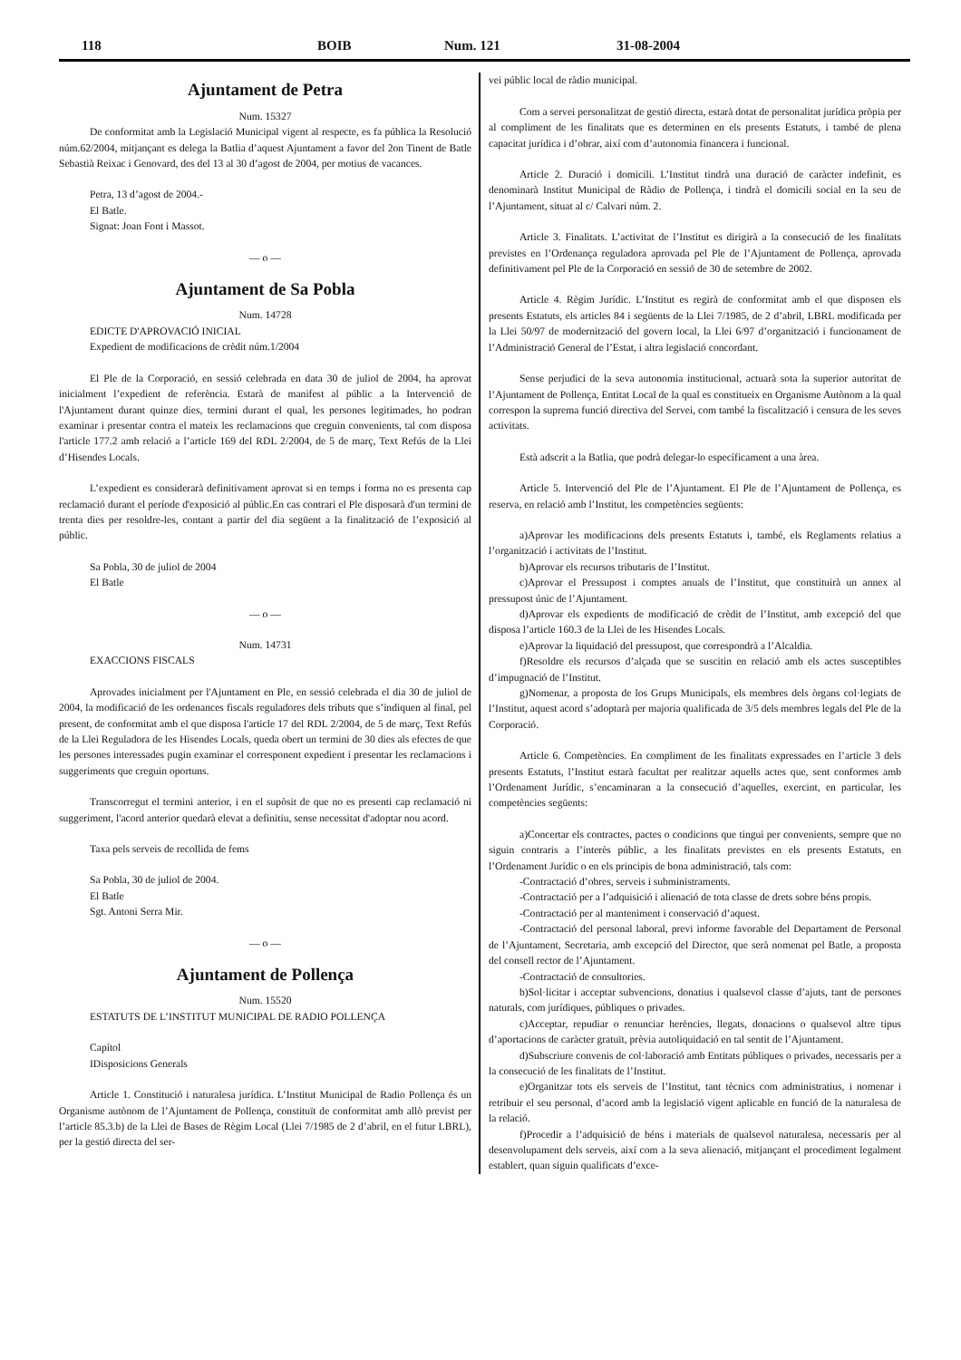118 BOIB Num. 121 31-08-2004
Ajuntament de Petra
Num. 15327
De conformitat amb la Legislació Municipal vigent al respecte, es fa pública la Resolució núm.62/2004, mitjançant es delega la Batlia d’aquest Ajuntament a favor del 2on Tinent de Batle Sebastià Reixac i Genovard, des del 13 al 30 d’agost de 2004, per motius de vacances.
Petra, 13 d’agost de 2004.-
El Batle.
Signat: Joan Font i Massot.
— o —
Ajuntament de Sa Pobla
Num. 14728
EDICTE D'APROVACIÓ INICIAL
Expedient de modificacions de crèdit núm.1/2004
El Ple de la Corporació, en sessió celebrada en data 30 de juliol de 2004, ha aprovat inicialment l’expedient de referència. Estarà de manifest al públic a la Intervenció de l'Ajuntament durant quinze dies, termini durant el qual, les persones legitimades, ho podran examinar i presentar contra el mateix les reclamacions que creguin convenients, tal com disposa l'article 177.2 amb relació a l’article 169 del RDL 2/2004, de 5 de març, Text Refús de la Llei d’Hisendes Locals.
L’expedient es considerarà definitivament aprovat si en temps i forma no es presenta cap reclamació durant el període d'exposició al públic.En cas contrari el Ple disposarà d'un termini de trenta dies per resoldre-les, contant a partir del dia següent a la finalització de l’exposició al públic.
Sa Pobla, 30 de juliol de 2004
El Batle
— o —
Num. 14731
EXACCIONS FISCALS
Aprovades inicialment per l'Ajuntament en Ple, en sessió celebrada el dia 30 de juliol de 2004, la modificació de les ordenances fiscals reguladores dels tributs que s’indiquen al final, pel present, de conformitat amb el que disposa l'article 17 del RDL 2/2004, de 5 de març, Text Refús de la Llei Reguladora de les Hisendes Locals, queda obert un termini de 30 dies als efectes de que les persones interessades pugin examinar el corresponent expedient i presentar les reclamacions i suggeriments que creguin oportuns.
Transcorregut el termini anterior, i en el supòsit de que no es presenti cap reclamació ni suggeriment, l'acord anterior quedarà elevat a definitiu, sense necessitat d'adoptar nou acord.
Taxa pels serveis de recollida de fems
Sa Pobla, 30 de juliol de 2004.
El Batle
Sgt. Antoni Serra Mir.
— o —
Ajuntament de Pollença
Num. 15520
ESTATUTS DE L’INSTITUT MUNICIPAL DE RADIO POLLENÇA
Capítol
IDisposicions Generals
Article 1. Constitució i naturalesa jurídica. L’Institut Municipal de Radio Pollença és un Organisme autònom de l’Ajuntament de Pollença, constituït de conformitat amb allò previst per l’article 85.3.b) de la Llei de Bases de Règim Local (Llei 7/1985 de 2 d’abril, en el futur LBRL), per la gestió directa del ser-
vei públic local de ràdio municipal.
Com a servei personalitzat de gestió directa, estarà dotat de personalitat jurídica pròpia per al compliment de les finalitats que es determinen en els presents Estatuts, i també de plena capacitat jurídica i d’obrar, així com d’autonomia financera i funcional.
Article 2. Duració i domicili. L’Institut tindrà una duració de caràcter indefinit, es denominarà Institut Municipal de Ràdio de Pollença, i tindrà el domicili social en la seu de l’Ajuntament, situat al c/ Calvari núm. 2.
Article 3. Finalitats. L’activitat de l’Institut es dirigirà a la consecució de les finalitats previstes en l’Ordenança reguladora aprovada pel Ple de l’Ajuntament de Pollença, aprovada definitivament pel Ple de la Corporació en sessió de 30 de setembre de 2002.
Article 4. Règim Jurídic. L’Institut es regirà de conformitat amb el que disposen els presents Estatuts, els articles 84 i següents de la Llei 7/1985, de 2 d’abril, LBRL modificada per la Llei 50/97 de modernització del govern local, la Llei 6/97 d’organització i funcionament de l’Administració General de l’Estat, i altra legislació concordant.
Sense perjudici de la seva autonomia institucional, actuarà sota la superior autoritat de l’Ajuntament de Pollença, Entitat Local de la qual es constitueix en Organisme Autònom a la qual correspon la suprema funció directiva del Servei, com també la fiscalització i censura de les seves activitats.
Està adscrit a la Batlia, que podrà delegar-lo específicament a una àrea.
Article 5. Intervenció del Ple de l’Ajuntament. El Ple de l’Ajuntament de Pollença, es reserva, en relació amb l’Institut, les competències següents:
a)Aprovar les modificacions dels presents Estatuts i, també, els Reglaments relatius a l’organització i activitats de l’Institut.
b)Aprovar els recursos tributaris de l’Institut.
c)Aprovar el Pressupost i comptes anuals de l’Institut, que constituirà un annex al pressupost únic de l’Ajuntament.
d)Aprovar els expedients de modificació de crèdit de l’Institut, amb excepció del que disposa l’article 160.3 de la Llei de les Hisendes Locals.
e)Aprovar la liquidació del pressupost, que correspondrà a l’Alcaldia.
f)Resoldre els recursos d’alçada que se suscitin en relació amb els actes susceptibles d’impugnació de l’Institut.
g)Nomenar, a proposta de los Grups Municipals, els membres dels òrgans col·legiats de l’Institut, aquest acord s’adoptarà per majoria qualificada de 3/5 dels membres legals del Ple de la Corporació.
Article 6. Competències. En compliment de les finalitats expressades en l’article 3 dels presents Estatuts, l’Institut estarà facultat per realitzar aquells actes que, sent conformes amb l’Ordenament Jurídic, s’encaminaran a la consecució d’aquelles, exercint, en particular, les competències següents:
a)Concertar els contractes, pactes o condicions que tingui per convenients, sempre que no siguin contraris a l’interès públic, a les finalitats previstes en els presents Estatuts, en l’Ordenament Jurídic o en els principis de bona administració, tals com:
-Contractació d’obres, serveis i subministraments.
-Contractació per a l’adquisició i alienació de tota classe de drets sobre béns propis.
-Contractació per al manteniment i conservació d’aquest.
-Contractació del personal laboral, previ informe favorable del Departament de Personal de l’Ajuntament, Secretaria, amb excepció del Director, que serà nomenat pel Batle, a proposta del consell rector de l’Ajuntament.
-Contractació de consultories.
b)Sol·licitar i acceptar subvencions, donatius i qualsevol classe d’ajuts, tant de persones naturals, com jurídiques, públiques o privades.
c)Acceptar, repudiar o renunciar herències, llegats, donacions o qualsevol altre tipus d’aportacions de caràcter gratuït, prèvia autoliquidació en tal sentit de l’Ajuntament.
d)Subscriure convenis de col·laboració amb Entitats públiques o privades, necessaris per a la consecució de les finalitats de l’Institut.
e)Organitzar tots els serveis de l’Institut, tant tècnics com administratius, i nomenar i retribuir el seu personal, d’acord amb la legislació vigent aplicable en funció de la naturalesa de la relació.
f)Procedir a l’adquisició de béns i materials de qualsevol naturalesa, necessaris per al desenvolupament dels serveis, així com a la seva alienació, mitjançant el procediment legalment establert, quan siguin qualificats d’exce-